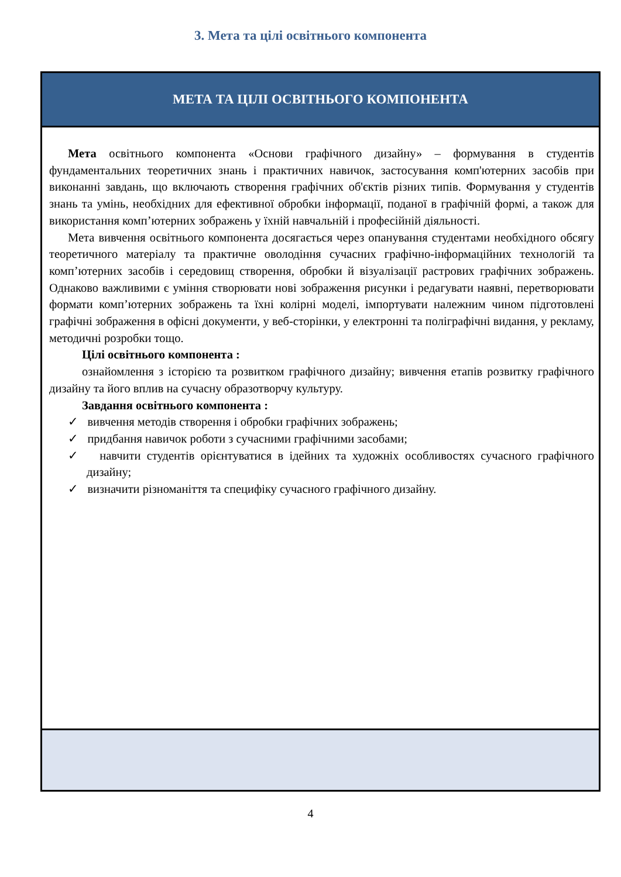3. Мета та цілі освітнього компонента
| МЕТА ТА ЦІЛІ ОСВІТНЬОГО КОМПОНЕНТА |
| --- |
| Мета освітнього компонента «Основи графічного дизайну» – формування в студентів фундаментальних теоретичних знань і практичних навичок, застосування комп'ютерних засобів при виконанні завдань, що включають створення графічних об'єктів різних типів. Формування у студентів знань та умінь, необхідних для ефективної обробки інформації, поданої в графічній формі, а також для використання комп’ютерних зображень у їхній навчальній і професійній діяльності. Мета вивчення освітнього компонента досягається через опанування студентами необхідного обсягу теоретичного матеріалу та практичне оволодіння сучасних графічно-інформаційних технологій та комп’ютерних засобів і середовищ створення, обробки й візуалізації растрових графічних зображень. Однаково важливими є уміння створювати нові зображення рисунки і редагувати наявні, перетворювати формати комп’ютерних зображень та їхні колірні моделі, імпортувати належним чином підготовлені графічні зображення в офісні документи, у веб-сторінки, у електронні та поліграфічні видання, у рекламу, методичні розробки тощо. Цілі освітнього компонента : ознайомлення з історією та розвитком графічного дизайну; вивчення етапів розвитку графічного дизайну та його вплив на сучасну образотворчу культуру. Завдання освітнього компонента : ✓ вивчення методів створення і обробки графічних зображень; ✓ придбання навичок роботи з сучасними графічними засобами; ✓ навчити студентів орієнтуватися в ідейних та художніх особливостях сучасного графічного дизайну; ✓ визначити різноманіття та специфіку сучасного графічного дизайну. |
4